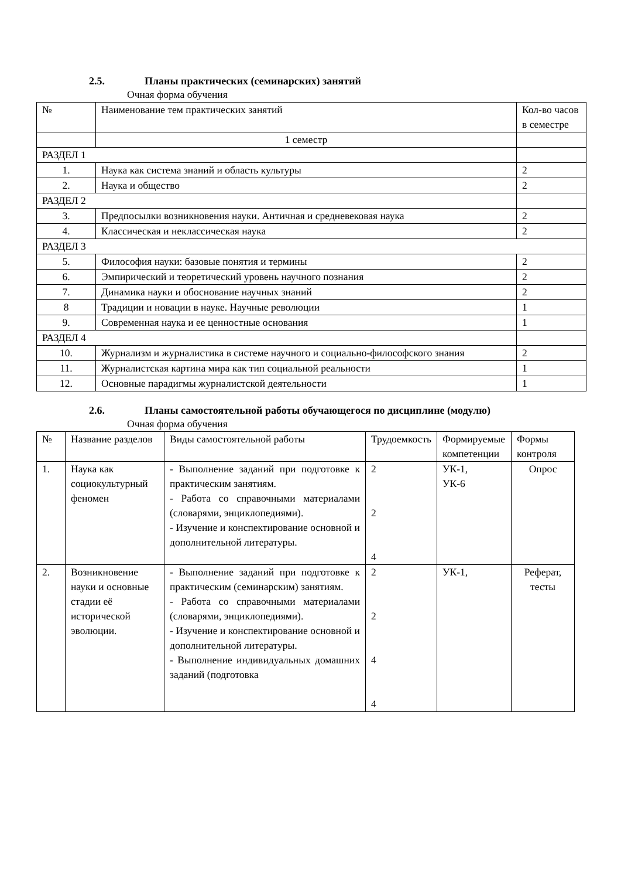2.5. Планы практических (семинарских) занятий
Очная форма обучения
| № | Наименование тем практических занятий | Кол-во часов в семестре |
| | 1 семестр | |
| РАЗДЕЛ 1 | | |
| 1. | Наука как система знаний и область культуры | 2 |
| 2. | Наука и общество | 2 |
| РАЗДЕЛ 2 | | |
| 3. | Предпосылки возникновения науки. Античная и средневековая наука | 2 |
| 4. | Классическая и неклассическая наука | 2 |
| РАЗДЕЛ 3 | | |
| 5. | Философия науки: базовые понятия и термины | 2 |
| 6. | Эмпирический и теоретический уровень научного познания | 2 |
| 7. | Динамика науки и обоснование научных знаний | 2 |
| 8 | Традиции и новации в науке. Научные революции | 1 |
| 9. | Современная наука и ее ценностные основания | 1 |
| РАЗДЕЛ 4 | | |
| 10. | Журнализм и журналистика в системе научного и социально-философского знания | 2 |
| 11. | Журналистская картина мира как тип социальной реальности | 1 |
| 12. | Основные парадигмы журналистской деятельности | 1 |
2.6. Планы самостоятельной работы обучающегося по дисциплине (модулю)
Очная форма обучения
| № | Название разделов | Виды самостоятельной работы | Трудоемкость | Формируемые компетенции | Формы контроля |
| 1. | Наука как социокультурный феномен | - Выполнение заданий при подготовке к практическим занятиям. - Работа со справочными материалами (словарями, энциклопедиями). - Изучение и конспектирование основной и дополнительной литературы. | 2 2 4 | УК-1, УК-6 | Опрос |
| 2. | Возникновение науки и основные стадии её исторической эволюции. | - Выполнение заданий при подготовке к практическим (семинарским) занятиям. - Работа со справочными материалами (словарями, энциклопедиями). - Изучение и конспектирование основной и дополнительной литературы. - Выполнение индивидуальных домашних заданий (подготовка | 2 2 4 4 | УК-1, | Реферат, тесты |